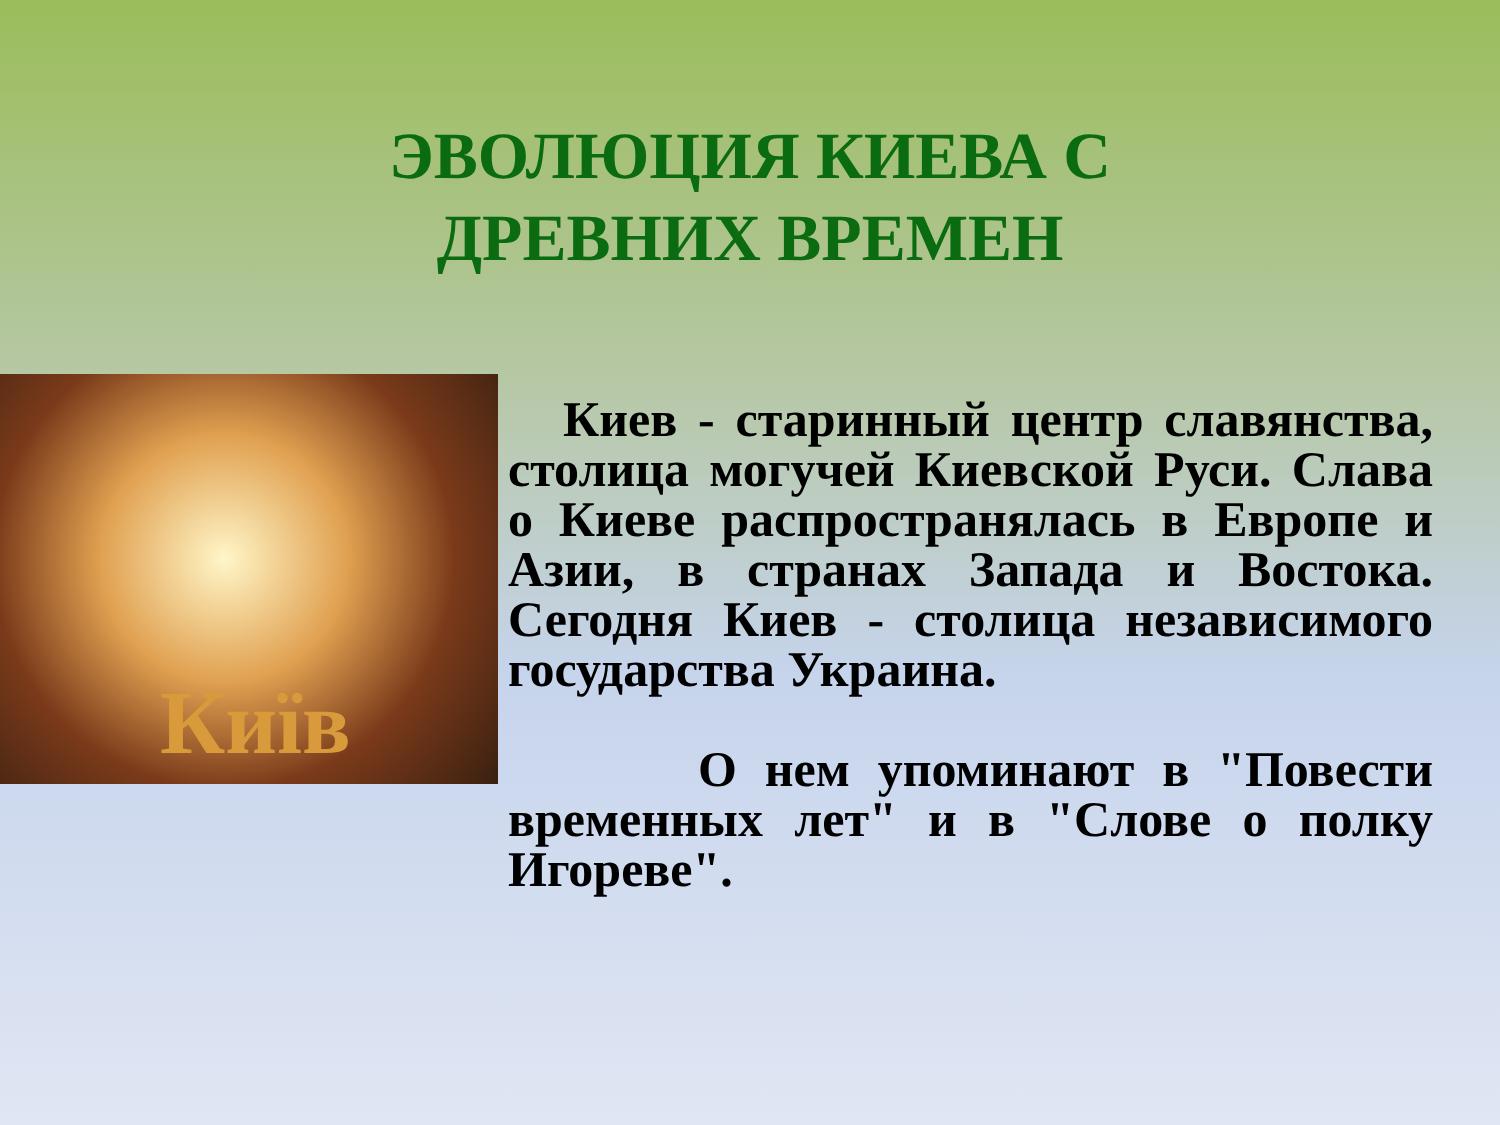ЭВОЛЮЦИЯ КИЕВА С ДРЕВНИХ ВРЕМЕН
Київ
Киев - старинный центр славянства, столица могучей Киевской Руси. Слава о Киеве распространялась в Европе и Азии, в странах Запада и Востока. Сегодня Киев - столица независимого государства Украина.
О нем упоминают в "Повести временных лет" и в "Слове о полку Игореве".